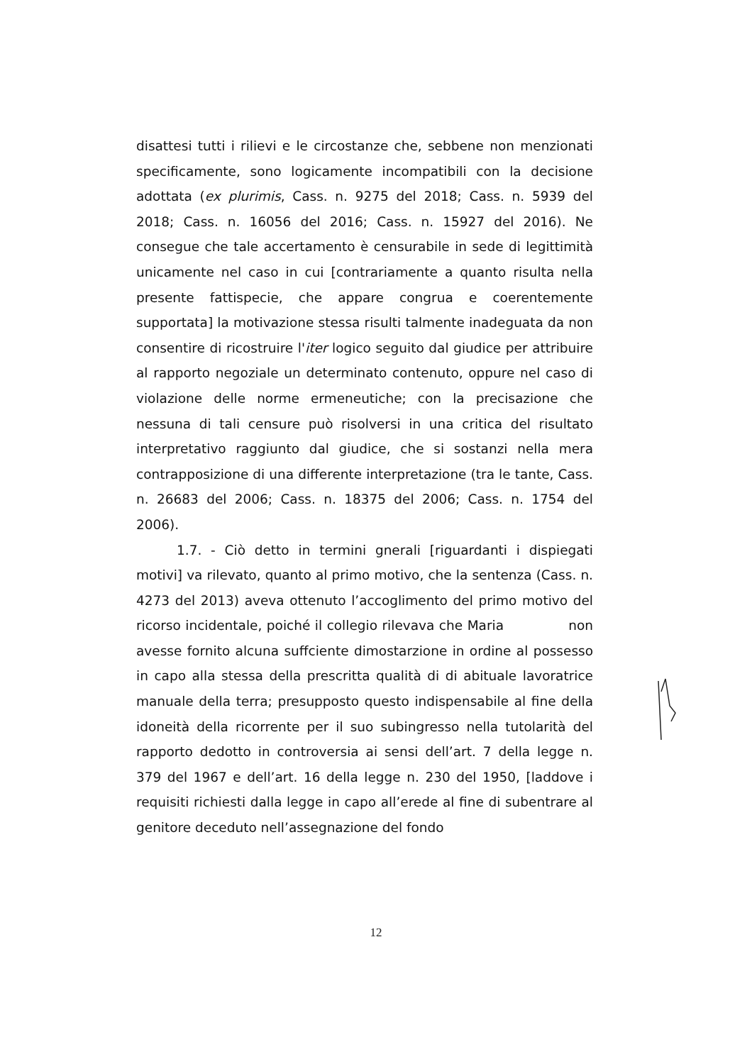disattesi tutti i rilievi e le circostanze che, sebbene non menzionati specificamente, sono logicamente incompatibili con la decisione adottata (ex plurimis, Cass. n. 9275 del 2018; Cass. n. 5939 del 2018; Cass. n. 16056 del 2016; Cass. n. 15927 del 2016). Ne consegue che tale accertamento è censurabile in sede di legittimità unicamente nel caso in cui [contrariamente a quanto risulta nella presente fattispecie, che appare congrua e coerentemente supportata] la motivazione stessa risulti talmente inadeguata da non consentire di ricostruire l'iter logico seguito dal giudice per attribuire al rapporto negoziale un determinato contenuto, oppure nel caso di violazione delle norme ermeneutiche; con la precisazione che nessuna di tali censure può risolversi in una critica del risultato interpretativo raggiunto dal giudice, che si sostanzi nella mera contrapposizione di una differente interpretazione (tra le tante, Cass. n. 26683 del 2006; Cass. n. 18375 del 2006; Cass. n. 1754 del 2006).
1.7. - Ciò detto in termini gnerali [riguardanti i dispiegati motivi] va rilevato, quanto al primo motivo, che la sentenza (Cass. n. 4273 del 2013) aveva ottenuto l’accoglimento del primo motivo del ricorso incidentale, poiché il collegio rilevava che Maria non avesse fornito alcuna suffciente dimostarzione in ordine al possesso in capo alla stessa della prescritta qualità di di abituale lavoratrice manuale della terra; presupposto questo indispensabile al fine della idoneità della ricorrente per il suo subingresso nella tutolarità del rapporto dedotto in controversia ai sensi dell’art. 7 della legge n. 379 del 1967 e dell’art. 16 della legge n. 230 del 1950, [laddove i requisiti richiesti dalla legge in capo all’erede al fine di subentrare al genitore deceduto nell’assegnazione del fondo
12